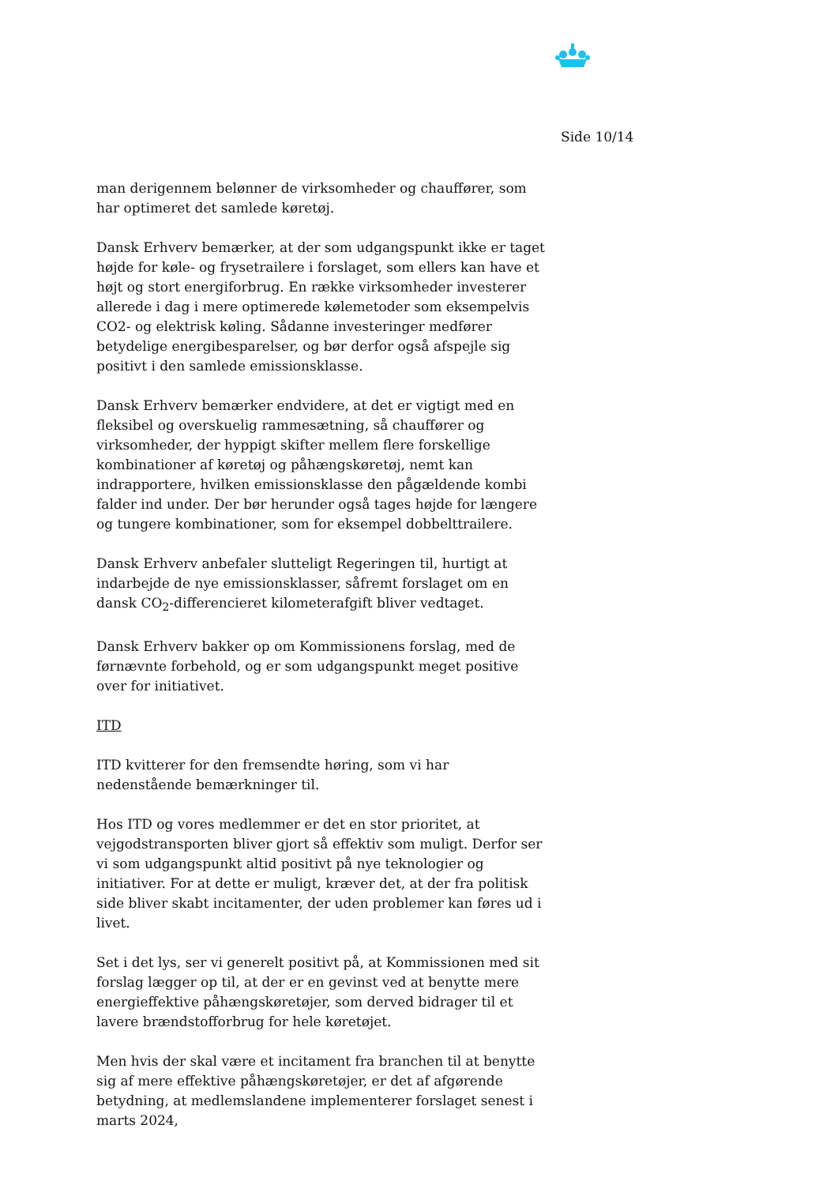Side 10/14
man derigennem belønner de virksomheder og chauffører, som har optimeret det samlede køretøj.
Dansk Erhverv bemærker, at der som udgangspunkt ikke er taget højde for køle- og frysetrailere i forslaget, som ellers kan have et højt og stort energiforbrug. En række virksomheder investerer allerede i dag i mere optimerede kølemetoder som eksempelvis CO2- og elektrisk køling. Sådanne investeringer medfører betydelige energibesparelser, og bør derfor også afspejle sig positivt i den samlede emissionsklasse.
Dansk Erhverv bemærker endvidere, at det er vigtigt med en fleksibel og overskuelig rammesætning, så chauffører og virksomheder, der hyppigt skifter mellem flere forskellige kombinationer af køretøj og påhængskøretøj, nemt kan indrapportere, hvilken emissionsklasse den pågældende kombi falder ind under. Der bør herunder også tages højde for længere og tungere kombinationer, som for eksempel dobbelttrailere.
Dansk Erhverv anbefaler slutteligt Regeringen til, hurtigt at indarbejde de nye emissionsklasser, såfremt forslaget om en dansk CO<sub>2</sub>-differencieret kilometerafgift bliver vedtaget.
Dansk Erhverv bakker op om Kommissionens forslag, med de førnævnte forbehold, og er som udgangspunkt meget positive over for initiativet.
ITD
ITD kvitterer for den fremsendte høring, som vi har nedenstående bemærkninger til.
Hos ITD og vores medlemmer er det en stor prioritet, at vejgodstransporten bliver gjort så effektiv som muligt. Derfor ser vi som udgangspunkt altid positivt på nye teknologier og initiativer. For at dette er muligt, kræver det, at der fra politisk side bliver skabt incitamenter, der uden problemer kan føres ud i livet.
Set i det lys, ser vi generelt positivt på, at Kommissionen med sit forslag lægger op til, at der er en gevinst ved at benytte mere energieffektive påhængskøretøjer, som derved bidrager til et lavere brændstofforbrug for hele køretøjet.
Men hvis der skal være et incitament fra branchen til at benytte sig af mere effektive påhængskøretøjer, er det af afgørende betydning, at medlemslandene implementerer forslaget senest i marts 2024,